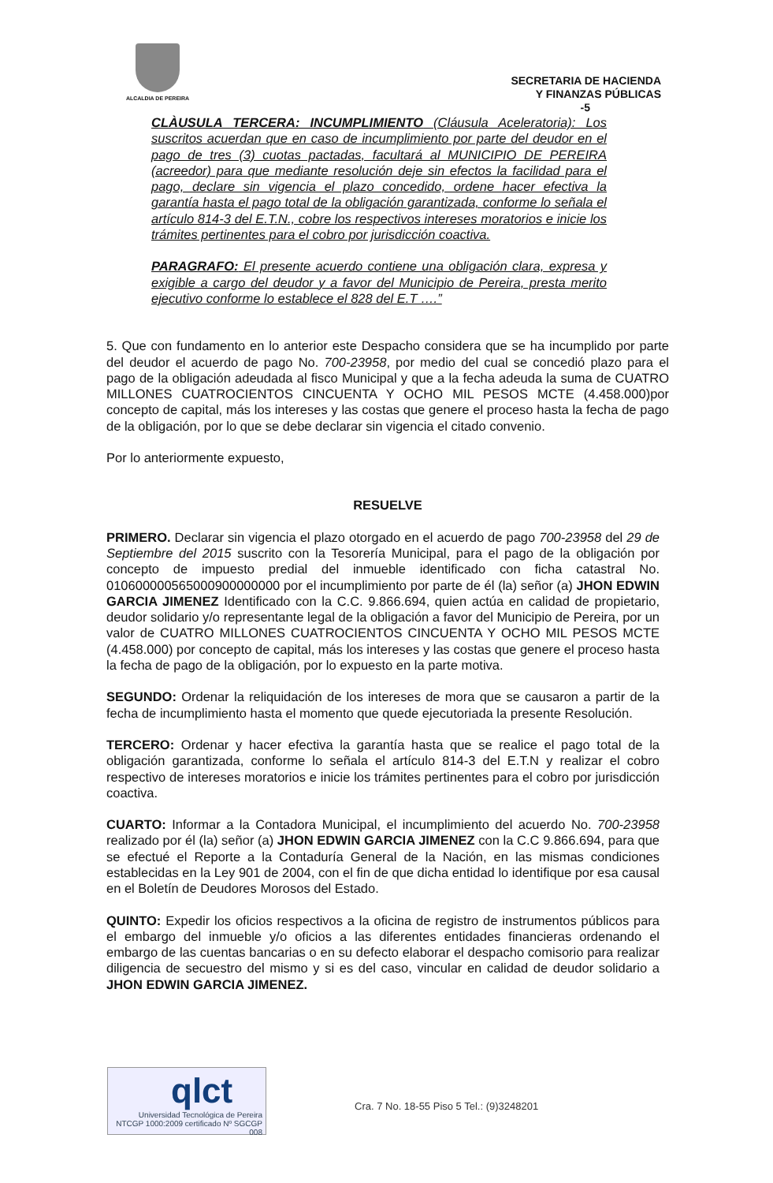ALCALDIA DE PEREIRA
SECRETARIA DE HACIENDA
Y FINANZAS PÚBLICAS
-5
CLÀUSULA TERCERA: INCUMPLIMIENTO (Cláusula Aceleratoria): Los suscritos acuerdan que en caso de incumplimiento por parte del deudor en el pago de tres (3) cuotas pactadas, facultará al MUNICIPIO DE PEREIRA (acreedor) para que mediante resolución deje sin efectos la facilidad para el pago, declare sin vigencia el plazo concedido, ordene hacer efectiva la garantía hasta el pago total de la obligación garantizada, conforme lo señala el artículo 814-3 del E.T.N., cobre los respectivos intereses moratorios e inicie los trámites pertinentes para el cobro por jurisdicción coactiva.
PARAGRAFO: El presente acuerdo contiene una obligación clara, expresa y exigible a cargo del deudor y a favor del Municipio de Pereira, presta merito ejecutivo conforme lo establece el 828 del E.T ….”
5. Que con fundamento en lo anterior este Despacho considera que se ha incumplido por parte del deudor el acuerdo de pago No. 700-23958, por medio del cual se concedió plazo para el pago de la obligación adeudada al fisco Municipal y que a la fecha adeuda la suma de CUATRO MILLONES CUATROCIENTOS CINCUENTA Y OCHO MIL PESOS MCTE (4.458.000)por concepto de capital, más los intereses y las costas que genere el proceso hasta la fecha de pago de la obligación, por lo que se debe declarar sin vigencia el citado convenio.
Por lo anteriormente expuesto,
RESUELVE
PRIMERO. Declarar sin vigencia el plazo otorgado en el acuerdo de pago 700-23958 del 29 de Septiembre del 2015 suscrito con la Tesorería Municipal, para el pago de la obligación por concepto de impuesto predial del inmueble identificado con ficha catastral No. 010600000565000900000000 por el incumplimiento por parte de él (la) señor (a) JHON EDWIN GARCIA JIMENEZ Identificado con la C.C. 9.866.694, quien actúa en calidad de propietario, deudor solidario y/o representante legal de la obligación a favor del Municipio de Pereira, por un valor de CUATRO MILLONES CUATROCIENTOS CINCUENTA Y OCHO MIL PESOS MCTE (4.458.000) por concepto de capital, más los intereses y las costas que genere el proceso hasta la fecha de pago de la obligación, por lo expuesto en la parte motiva.
SEGUNDO: Ordenar la reliquidación de los intereses de mora que se causaron a partir de la fecha de incumplimiento hasta el momento que quede ejecutoriada la presente Resolución.
TERCERO: Ordenar y hacer efectiva la garantía hasta que se realice el pago total de la obligación garantizada, conforme lo señala el artículo 814-3 del E.T.N y realizar el cobro respectivo de intereses moratorios e inicie los trámites pertinentes para el cobro por jurisdicción coactiva.
CUARTO: Informar a la Contadora Municipal, el incumplimiento del acuerdo No. 700-23958 realizado por él (la) señor (a) JHON EDWIN GARCIA JIMENEZ con la C.C 9.866.694, para que se efectué el Reporte a la Contaduría General de la Nación, en las mismas condiciones establecidas en la Ley 901 de 2004, con el fin de que dicha entidad lo identifique por esa causal en el Boletín de Deudores Morosos del Estado.
QUINTO: Expedir los oficios respectivos a la oficina de registro de instrumentos públicos para el embargo del inmueble y/o oficios a las diferentes entidades financieras ordenando el embargo de las cuentas bancarias o en su defecto elaborar el despacho comisorio para realizar diligencia de secuestro del mismo y si es del caso, vincular en calidad de deudor solidario a JHON EDWIN GARCIA JIMENEZ.
qlct
Universidad Tecnológica de Pereira
NTCGP 1000:2009 certificado Nº SGCGP 008
Cra. 7 No. 18-55 Piso 5 Tel.: (9)3248201